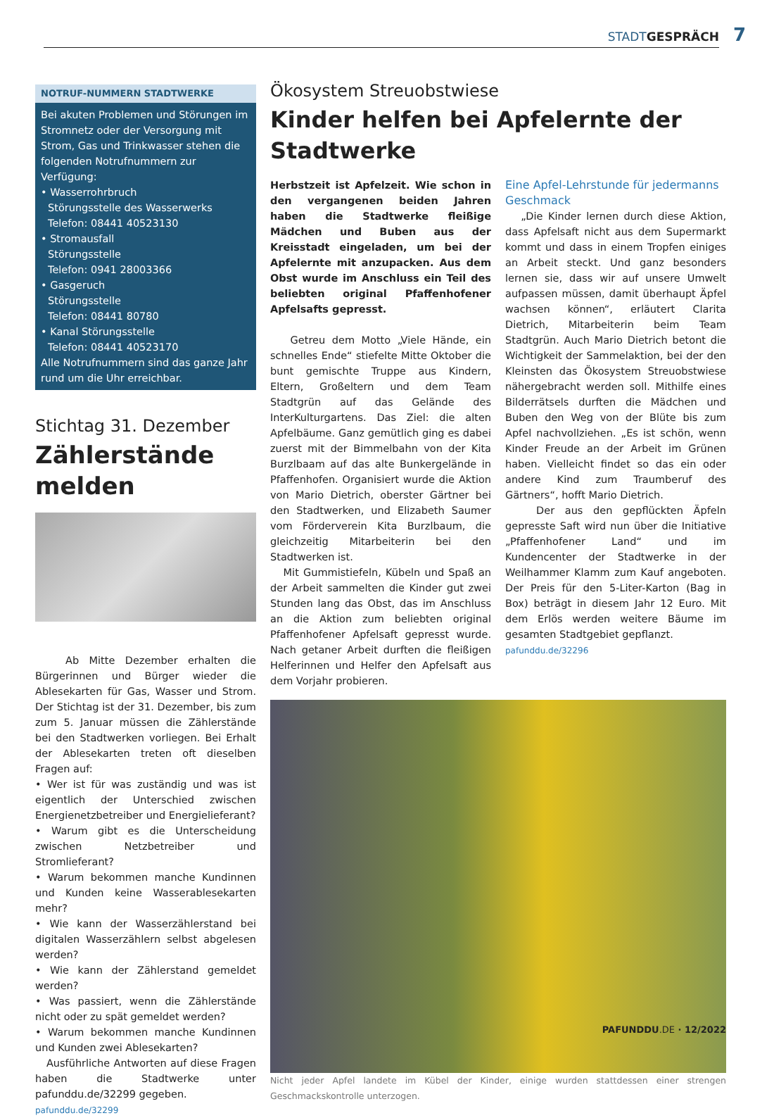STADTGESPRÄCH 7
NOTRUF-NUMMERN STADTWERKE
Bei akuten Problemen und Störungen im Stromnetz oder der Versorgung mit Strom, Gas und Trinkwasser stehen die folgenden Notrufnummern zur Verfügung:
• Wasserrohrbruch
Störungsstelle des Wasserwerks
Telefon: 08441 40523130
• Stromausfall
Störungsstelle
Telefon: 0941 28003366
• Gasgeruch
Störungsstelle
Telefon: 08441 80780
• Kanal Störungsstelle
Telefon: 08441 40523170
Alle Notrufnummern sind das ganze Jahr rund um die Uhr erreichbar.
Stichtag 31. Dezember
Zählerstände melden
Ab Mitte Dezember erhalten die Bürgerinnen und Bürger wieder die Ablesekarten für Gas, Wasser und Strom. Der Stichtag ist der 31. Dezember, bis zum zum 5. Januar müssen die Zählerstände bei den Stadtwerken vorliegen. Bei Erhalt der Ablesekarten treten oft dieselben Fragen auf:
• Wer ist für was zuständig und was ist eigentlich der Unterschied zwischen Energienetzbetreiber und Energielieferant?
• Warum gibt es die Unterscheidung zwischen Netzbetreiber und Stromlieferant?
• Warum bekommen manche Kundinnen und Kunden keine Wasserablesekarten mehr?
• Wie kann der Wasserzählerstand bei digitalen Wasserzählern selbst abgelesen werden?
• Wie kann der Zählerstand gemeldet werden?
• Was passiert, wenn die Zählerstände nicht oder zu spät gemeldet werden?
• Warum bekommen manche Kundinnen und Kunden zwei Ablesekarten?
Ausführliche Antworten auf diese Fragen haben die Stadtwerke unter pafunddu.de/32299 gegeben.
pafunddu.de/32299
Ökosystem Streuobstwiese
Kinder helfen bei Apfelernte der Stadtwerke
Herbstzeit ist Apfelzeit. Wie schon in den vergangenen beiden Jahren haben die Stadtwerke fleißige Mädchen und Buben aus der Kreisstadt eingeladen, um bei der Apfelernte mit anzupacken. Aus dem Obst wurde im Anschluss ein Teil des beliebten original Pfaffenhofener Apfelsafts gepresst.
Getreu dem Motto „Viele Hände, ein schnelles Ende“ stiefelte Mitte Oktober die bunt gemischte Truppe aus Kindern, Eltern, Großeltern und dem Team Stadtgrün auf das Gelände des InterKulturgartens. Das Ziel: die alten Apfelbäume. Ganz gemütlich ging es dabei zuerst mit der Bimmelbahn von der Kita Burzlbaam auf das alte Bunkergelände in Pfaffenhofen. Organisiert wurde die Aktion von Mario Dietrich, oberster Gärtner bei den Stadtwerken, und Elizabeth Saumer vom Förderverein Kita Burzlbaum, die gleichzeitig Mitarbeiterin bei den Stadtwerken ist.
Mit Gummistiefeln, Kübeln und Spaß an der Arbeit sammelten die Kinder gut zwei Stunden lang das Obst, das im Anschluss an die Aktion zum beliebten original Pfaffenhofener Apfelsaft gepresst wurde. Nach getaner Arbeit durften die fleißigen Helferinnen und Helfer den Apfelsaft aus dem Vorjahr probieren.
Eine Apfel-Lehrstunde für jedermanns Geschmack
„Die Kinder lernen durch diese Aktion, dass Apfelsaft nicht aus dem Supermarkt kommt und dass in einem Tropfen einiges an Arbeit steckt. Und ganz besonders lernen sie, dass wir auf unsere Umwelt aufpassen müssen, damit überhaupt Äpfel wachsen können“, erläutert Clarita Dietrich, Mitarbeiterin beim Team Stadtgrün. Auch Mario Dietrich betont die Wichtigkeit der Sammelaktion, bei der den Kleinsten das Ökosystem Streuobstwiese nähergebracht werden soll. Mithilfe eines Bilderrätsels durften die Mädchen und Buben den Weg von der Blüte bis zum Apfel nachvollziehen. „Es ist schön, wenn Kinder Freude an der Arbeit im Grünen haben. Vielleicht findet so das ein oder andere Kind zum Traumberuf des Gärtners“, hofft Mario Dietrich.
Der aus den gepflückten Äpfeln gepresste Saft wird nun über die Initiative „Pfaffenhofener Land“ und im Kundencenter der Stadtwerke in der Weilhammer Klamm zum Kauf angeboten. Der Preis für den 5-Liter-Karton (Bag in Box) beträgt in diesem Jahr 12 Euro. Mit dem Erlös werden weitere Bäume im gesamten Stadtgebiet gepflanzt.
pafunddu.de/32296
Nicht jeder Apfel landete im Kübel der Kinder, einige wurden stattdessen einer strengen Geschmackskontrolle unterzogen.
PAFUNDDU.DE · 12/2022